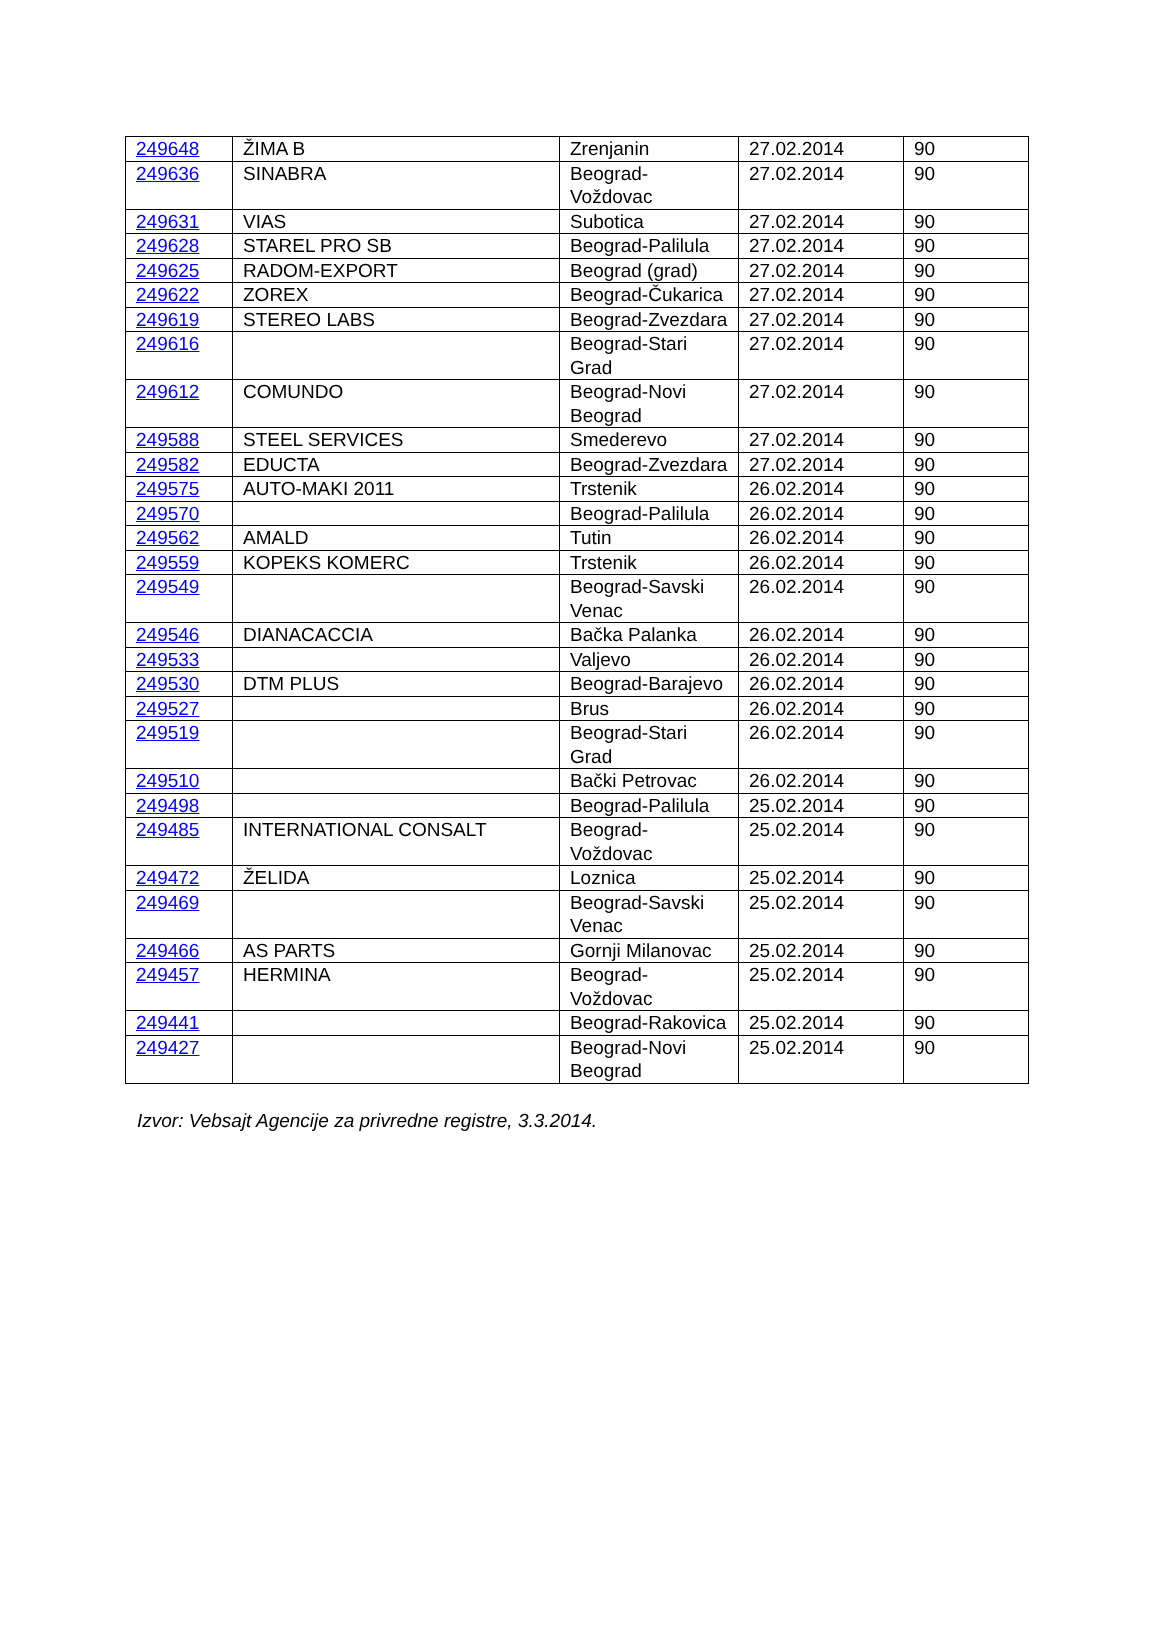| 249648 | ŽIMA B | Zrenjanin | 27.02.2014 | 90 |
| 249636 | SINABRA | Beograd-Voždovac | 27.02.2014 | 90 |
| 249631 | VIAS | Subotica | 27.02.2014 | 90 |
| 249628 | STAREL PRO SB | Beograd-Palilula | 27.02.2014 | 90 |
| 249625 | RADOM-EXPORT | Beograd (grad) | 27.02.2014 | 90 |
| 249622 | ZOREX | Beograd-Čukarica | 27.02.2014 | 90 |
| 249619 | STEREO LABS | Beograd-Zvezdara | 27.02.2014 | 90 |
| 249616 | | Beograd-Stari Grad | 27.02.2014 | 90 |
| 249612 | COMUNDO | Beograd-Novi Beograd | 27.02.2014 | 90 |
| 249588 | STEEL SERVICES | Smederevo | 27.02.2014 | 90 |
| 249582 | EDUCTA | Beograd-Zvezdara | 27.02.2014 | 90 |
| 249575 | AUTO-MAKI 2011 | Trstenik | 26.02.2014 | 90 |
| 249570 | | Beograd-Palilula | 26.02.2014 | 90 |
| 249562 | AMALD | Tutin | 26.02.2014 | 90 |
| 249559 | KOPEKS KOMERC | Trstenik | 26.02.2014 | 90 |
| 249549 | | Beograd-Savski Venac | 26.02.2014 | 90 |
| 249546 | DIANACACCIA | Bačka Palanka | 26.02.2014 | 90 |
| 249533 | | Valjevo | 26.02.2014 | 90 |
| 249530 | DTM PLUS | Beograd-Barajevo | 26.02.2014 | 90 |
| 249527 | | Brus | 26.02.2014 | 90 |
| 249519 | | Beograd-Stari Grad | 26.02.2014 | 90 |
| 249510 | | Bački Petrovac | 26.02.2014 | 90 |
| 249498 | | Beograd-Palilula | 25.02.2014 | 90 |
| 249485 | INTERNATIONAL CONSALT | Beograd-Voždovac | 25.02.2014 | 90 |
| 249472 | ŽELIDA | Loznica | 25.02.2014 | 90 |
| 249469 | | Beograd-Savski Venac | 25.02.2014 | 90 |
| 249466 | AS PARTS | Gornji Milanovac | 25.02.2014 | 90 |
| 249457 | HERMINA | Beograd-Voždovac | 25.02.2014 | 90 |
| 249441 | | Beograd-Rakovica | 25.02.2014 | 90 |
| 249427 | | Beograd-Novi Beograd | 25.02.2014 | 90 |
Izvor: Vebsajt Agencije za privredne registre, 3.3.2014.